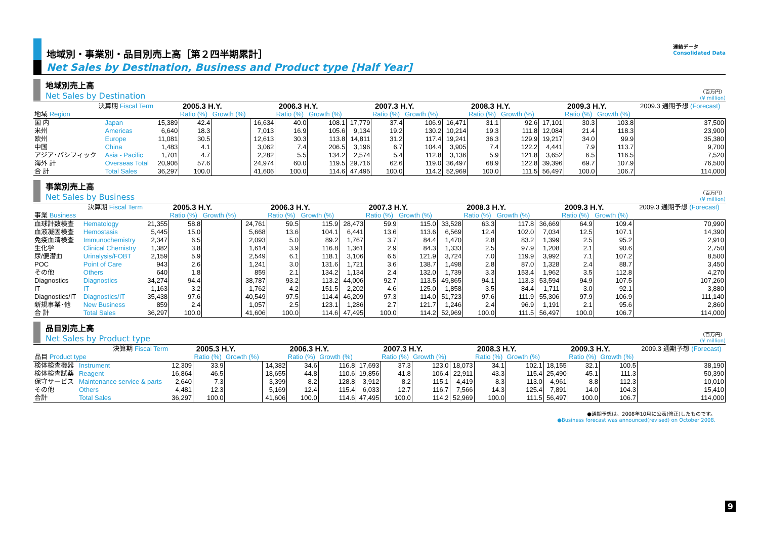地域別・事業別・品目別売上高［第２四半期累計］
連結データ
Consolidated Data
Net Sales by Destination, Business and Product type [Half Year]
地域別売上高
Net Sales by Destination
（百万円）
(¥ million)
| 決算期 Fiscal Term | | 2005.3 H.Y. | | | 2006.3 H.Y. | | | 2007.3 H.Y. | | | 2008.3 H.Y. | | | 2009.3 H.Y. | | | 2009.3 通期予想 (Forecast) |
| --- | --- | --- | --- | --- | --- | --- | --- | --- | --- | --- | --- | --- | --- | --- | --- | --- | --- |
| 地域 Region | | | Ratio (%) | Growth (%) | | Ratio (%) | Growth (%) | | Ratio (%) | Growth (%) | | Ratio (%) | Growth (%) | | Ratio (%) | Growth (%) | |
| 国 内 | Japan | 15,389 | 42.4 | | 16,634 | 40.0 | 108.1 | 17,779 | 37.4 | 106.9 | 16,471 | 31.1 | 92.6 | 17,101 | 30.3 | 103.8 | 37,500 |
| 米州 | Americas | 6,640 | 18.3 | | 7,013 | 16.9 | 105.6 | 9,134 | 19.2 | 130.2 | 10,214 | 19.3 | 111.8 | 12,084 | 21.4 | 118.3 | 23,900 |
| 欧州 | Europe | 11,081 | 30.5 | | 12,613 | 30.3 | 113.8 | 14,811 | 31.2 | 117.4 | 19,241 | 36.3 | 129.9 | 19,217 | 34.0 | 99.9 | 35,380 |
| 中国 | China | 1,483 | 4.1 | | 3,062 | 7.4 | 206.5 | 3,196 | 6.7 | 104.4 | 3,905 | 7.4 | 122.2 | 4,441 | 7.9 | 113.7 | 9,700 |
| アジア･パシフィック | Asia - Pacific | 1,701 | 4.7 | | 2,282 | 5.5 | 134.2 | 2,574 | 5.4 | 112.8 | 3,136 | 5.9 | 121.8 | 3,652 | 6.5 | 116.5 | 7,520 |
| 海外 計 | Overseas Total | 20,906 | 57.6 | | 24,974 | 60.0 | 119.5 | 29,716 | 62.6 | 119.0 | 36,497 | 68.9 | 122.8 | 39,396 | 69.7 | 107.9 | 76,500 |
| 合 計 | Total Sales | 36,297 | 100.0 | | 41,606 | 100.0 | 114.6 | 47,495 | 100.0 | 114.2 | 52,969 | 100.0 | 111.5 | 56,497 | 100.0 | 106.7 | 114,000 |
事業別売上高
Net Sales by Business
（百万円）
(¥ million)
| 決算期 Fiscal Term | | 2005.3 H.Y. | | | 2006.3 H.Y. | | | 2007.3 H.Y. | | | 2008.3 H.Y. | | | 2009.3 H.Y. | | | 2009.3 通期予想 (Forecast) |
| --- | --- | --- | --- | --- | --- | --- | --- | --- | --- | --- | --- | --- | --- | --- | --- | --- | --- |
| 事業 Business | | | Ratio (%) | Growth (%) | | Ratio (%) | Growth (%) | | Ratio (%) | Growth (%) | | Ratio (%) | Growth (%) | | Ratio (%) | Growth (%) | |
| 血球計数検査 | Hematology | 21,355 | 58.8 | | 24,761 | 59.5 | 115.9 | 28,473 | 59.9 | 115.0 | 33,528 | 63.3 | 117.8 | 36,669 | 64.9 | 109.4 | 70,990 |
| 血液凝固検査 | Hemostasis | 5,445 | 15.0 | | 5,668 | 13.6 | 104.1 | 6,441 | 13.6 | 113.6 | 6,569 | 12.4 | 102.0 | 7,034 | 12.5 | 107.1 | 14,390 |
| 免疫血清検査 | Immunochemistry | 2,347 | 6.5 | | 2,093 | 5.0 | 89.2 | 1,767 | 3.7 | 84.4 | 1,470 | 2.8 | 83.2 | 1,399 | 2.5 | 95.2 | 2,910 |
| 生化学 | Clinical Chemistry | 1,382 | 3.8 | | 1,614 | 3.9 | 116.8 | 1,361 | 2.9 | 84.3 | 1,333 | 2.5 | 97.9 | 1,208 | 2.1 | 90.6 | 2,750 |
| 尿/便潜血 | Urinalysis/FOBT | 2,159 | 5.9 | | 2,549 | 6.1 | 118.1 | 3,106 | 6.5 | 121.9 | 3,724 | 7.0 | 119.9 | 3,992 | 7.1 | 107.2 | 8,500 |
| POC | Point of Care | 943 | 2.6 | | 1,241 | 3.0 | 131.6 | 1,721 | 3.6 | 138.7 | 1,498 | 2.8 | 87.0 | 1,328 | 2.4 | 88.7 | 3,450 |
| その他 | Others | 640 | 1.8 | | 859 | 2.1 | 134.2 | 1,134 | 2.4 | 132.0 | 1,739 | 3.3 | 153.4 | 1,962 | 3.5 | 112.8 | 4,270 |
| Diagnostics | Diagnostics | 34,274 | 94.4 | | 38,787 | 93.2 | 113.2 | 44,006 | 92.7 | 113.5 | 49,865 | 94.1 | 113.3 | 53,594 | 94.9 | 107.5 | 107,260 |
| IT | IT | 1,163 | 3.2 | | 1,762 | 4.2 | 151.5 | 2,202 | 4.6 | 125.0 | 1,858 | 3.5 | 84.4 | 1,711 | 3.0 | 92.1 | 3,880 |
| Diagnostics/IT | Diagnostics/IT | 35,438 | 97.6 | | 40,549 | 97.5 | 114.4 | 46,209 | 97.3 | 114.0 | 51,723 | 97.6 | 111.9 | 55,306 | 97.9 | 106.9 | 111,140 |
| 新規事業･他 | New Business | 859 | 2.4 | | 1,057 | 2.5 | 123.1 | 1,286 | 2.7 | 121.7 | 1,246 | 2.4 | 96.9 | 1,191 | 2.1 | 95.6 | 2,860 |
| 合 計 | Total Sales | 36,297 | 100.0 | | 41,606 | 100.0 | 114.6 | 47,495 | 100.0 | 114.2 | 52,969 | 100.0 | 111.5 | 56,497 | 100.0 | 106.7 | 114,000 |
品目別売上高
Net Sales by Product type
（百万円）
(¥ million)
| 決算期 Fiscal Term | | 2005.3 H.Y. | | | 2006.3 H.Y. | | | 2007.3 H.Y. | | | 2008.3 H.Y. | | | 2009.3 H.Y. | | | 2009.3 通期予想 (Forecast) |
| --- | --- | --- | --- | --- | --- | --- | --- | --- | --- | --- | --- | --- | --- | --- | --- | --- | --- |
| 品目 Product type | | | Ratio (%) | Growth (%) | | Ratio (%) | Growth (%) | | Ratio (%) | Growth (%) | | Ratio (%) | Growth (%) | | Ratio (%) | Growth (%) | |
| 検体検査機器 | Instrument | 12,309 | 33.9 | | 14,382 | 34.6 | 116.8 | 17,693 | 37.3 | 123.0 | 18,073 | 34.1 | 102.1 | 18,155 | 32.1 | 100.5 | 38,190 |
| 検体検査試薬 | Reagent | 16,864 | 46.5 | | 18,655 | 44.8 | 110.6 | 19,856 | 41.8 | 106.4 | 22,911 | 43.3 | 115.4 | 25,490 | 45.1 | 111.3 | 50,390 |
| 保守サービス | Maintenance service & parts | 2,640 | 7.3 | | 3,399 | 8.2 | 128.8 | 3,912 | 8.2 | 115.1 | 4,419 | 8.3 | 113.0 | 4,961 | 8.8 | 112.3 | 10,010 |
| その他 | Others | 4,481 | 12.3 | | 5,169 | 12.4 | 115.4 | 6,033 | 12.7 | 116.7 | 7,566 | 14.3 | 125.4 | 7,891 | 14.0 | 104.3 | 15,410 |
| 合計 | Total Sales | 36,297 | 100.0 | | 41,606 | 100.0 | 114.6 | 47,495 | 100.0 | 114.2 | 52,969 | 100.0 | 111.5 | 56,497 | 100.0 | 106.7 | 114,000 |
●通期予想は、2008年10月に公表(修正)したものです。
●Business forecast was announced(revised) on October 2008.
9